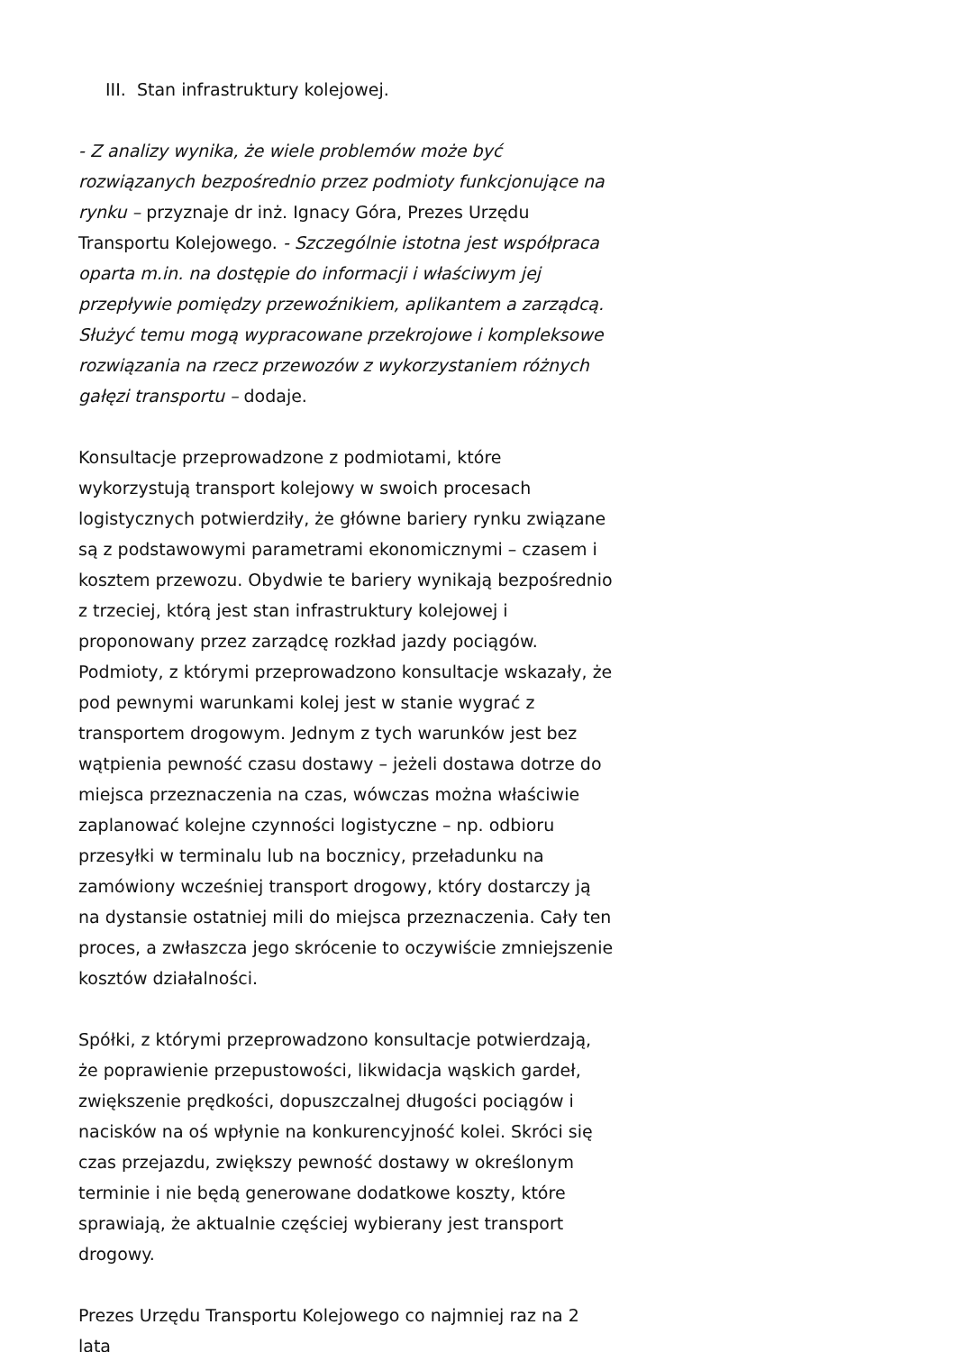III. Stan infrastruktury kolejowej.
- Z analizy wynika, że wiele problemów może być rozwiązanych bezpośrednio przez podmioty funkcjonujące na rynku – przyznaje dr inż. Ignacy Góra, Prezes Urzędu Transportu Kolejowego. - Szczególnie istotna jest współpraca oparta m.in. na dostępie do informacji i właściwym jej przepływie pomiędzy przewoźnikiem, aplikantem a zarządcą. Służyć temu mogą wypracowane przekrojowe i kompleksowe rozwiązania na rzecz przewozów z wykorzystaniem różnych gałęzi transportu – dodaje.
Konsultacje przeprowadzone z podmiotami, które wykorzystują transport kolejowy w swoich procesach logistycznych potwierdziły, że główne bariery rynku związane są z podstawowymi parametrami ekonomicznymi – czasem i kosztem przewozu. Obydwie te bariery wynikają bezpośrednio z trzeciej, którą jest stan infrastruktury kolejowej i proponowany przez zarządcę rozkład jazdy pociągów. Podmioty, z którymi przeprowadzono konsultacje wskazały, że pod pewnymi warunkami kolej jest w stanie wygrać z transportem drogowym. Jednym z tych warunków jest bez wątpienia pewność czasu dostawy – jeżeli dostawa dotrze do miejsca przeznaczenia na czas, wówczas można właściwie zaplanować kolejne czynności logistyczne – np. odbioru przesyłki w terminalu lub na bocznicy, przeładunku na zamówiony wcześniej transport drogowy, który dostarczy ją na dystansie ostatniej mili do miejsca przeznaczenia. Cały ten proces, a zwłaszcza jego skrócenie to oczywiście zmniejszenie kosztów działalności.
Spółki, z którymi przeprowadzono konsultacje potwierdzają, że poprawienie przepustowości, likwidacja wąskich gardeł, zwiększenie prędkości, dopuszczalnej długości pociągów i nacisków na oś wpłynie na konkurencyjność kolei. Skróci się czas przejazdu, zwiększy pewność dostawy w określonym terminie i nie będą generowane dodatkowe koszty, które sprawiają, że aktualnie częściej wybierany jest transport drogowy.
Prezes Urzędu Transportu Kolejowego co najmniej raz na 2 lata